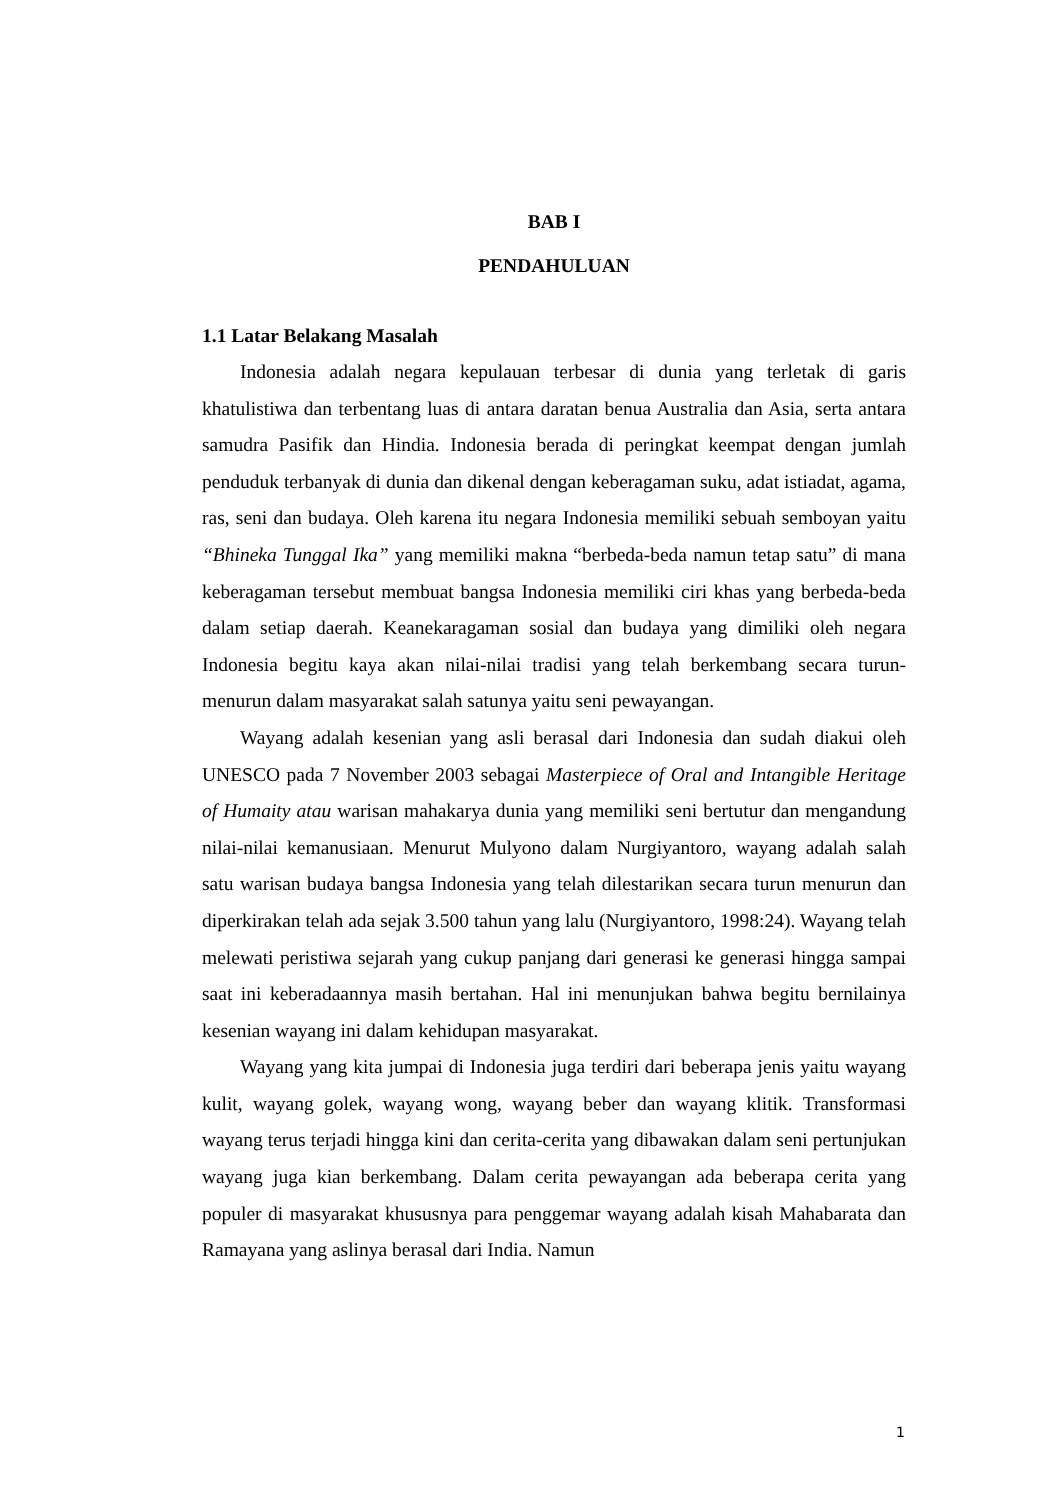BAB I
PENDAHULUAN
1.1 Latar Belakang Masalah
Indonesia adalah negara kepulauan terbesar di dunia yang terletak di garis khatulistiwa dan terbentang luas di antara daratan benua Australia dan Asia, serta antara samudra Pasifik dan Hindia. Indonesia berada di peringkat keempat dengan jumlah penduduk terbanyak di dunia dan dikenal dengan keberagaman suku, adat istiadat, agama, ras, seni dan budaya. Oleh karena itu negara Indonesia memiliki sebuah semboyan yaitu “Bhineka Tunggal Ika” yang memiliki makna “berbeda-beda namun tetap satu” di mana keberagaman tersebut membuat bangsa Indonesia memiliki ciri khas yang berbeda-beda dalam setiap daerah. Keanekaragaman sosial dan budaya yang dimiliki oleh negara Indonesia begitu kaya akan nilai-nilai tradisi yang telah berkembang secara turun-menurun dalam masyarakat salah satunya yaitu seni pewayangan.
Wayang adalah kesenian yang asli berasal dari Indonesia dan sudah diakui oleh UNESCO pada 7 November 2003 sebagai Masterpiece of Oral and Intangible Heritage of Humaity atau warisan mahakarya dunia yang memiliki seni bertutur dan mengandung nilai-nilai kemanusiaan. Menurut Mulyono dalam Nurgiyantoro, wayang adalah salah satu warisan budaya bangsa Indonesia yang telah dilestarikan secara turun menurun dan diperkirakan telah ada sejak 3.500 tahun yang lalu (Nurgiyantoro, 1998:24). Wayang telah melewati peristiwa sejarah yang cukup panjang dari generasi ke generasi hingga sampai saat ini keberadaannya masih bertahan. Hal ini menunjukan bahwa begitu bernilainya kesenian wayang ini dalam kehidupan masyarakat.
Wayang yang kita jumpai di Indonesia juga terdiri dari beberapa jenis yaitu wayang kulit, wayang golek, wayang wong, wayang beber dan wayang klitik. Transformasi wayang terus terjadi hingga kini dan cerita-cerita yang dibawakan dalam seni pertunjukan wayang juga kian berkembang. Dalam cerita pewayangan ada beberapa cerita yang populer di masyarakat khususnya para penggemar wayang adalah kisah Mahabarata dan Ramayana yang aslinya berasal dari India. Namun
1